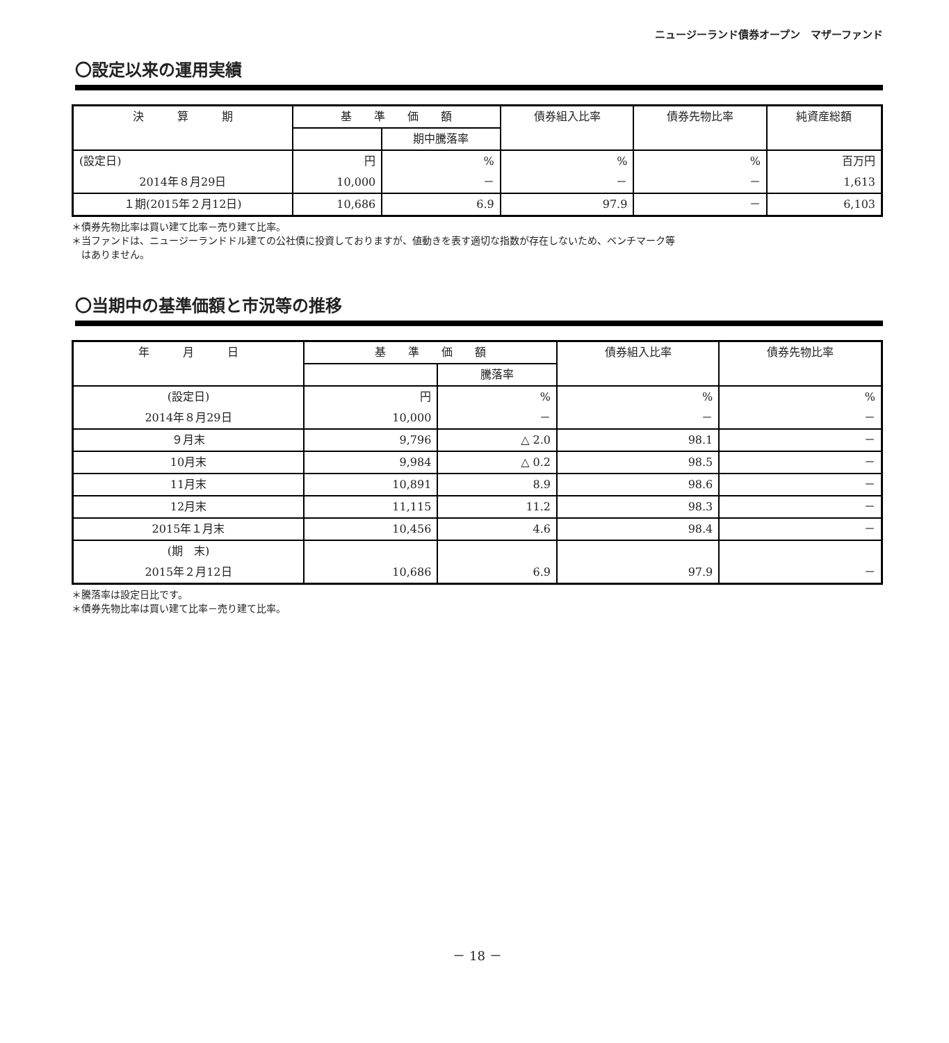ニュージーランド債券オープン　マザーファンド
〇設定以来の運用実績
| 決 算 期 | 基 準 価 額 | | 債券組入比率 | 債券先物比率 | 純資産総額 |
| --- | --- | --- | --- | --- | --- |
| | | 期中騰落率 | | | |
| (設定日) | 円 | % | % | % | 百万円 |
| 2014年８月29日 | 10,000 | － | － | － | 1,613 |
| １期(2015年２月12日) | 10,686 | 6.9 | 97.9 | － | 6,103 |
＊債券先物比率は買い建て比率－売り建て比率。
＊当ファンドは、ニュージーランドドル建ての公社債に投資しておりますが、値動きを表す適切な指数が存在しないため、ベンチマーク等
　はありません。
〇当期中の基準価額と市況等の推移
| 年 月 日 | 基 準 価 額 | | 債券組入比率 | 債券先物比率 |
| --- | --- | --- | --- | --- |
| | | 騰落率 | | |
| (設定日) | 円 | % | % | % |
| 2014年８月29日 | 10,000 | － | － | － |
| ９月末 | 9,796 | △ 2.0 | 98.1 | － |
| 10月末 | 9,984 | △ 0.2 | 98.5 | － |
| 11月末 | 10,891 | 8.9 | 98.6 | － |
| 12月末 | 11,115 | 11.2 | 98.3 | － |
| 2015年１月末 | 10,456 | 4.6 | 98.4 | － |
| (期 末) | | | | |
| 2015年２月12日 | 10,686 | 6.9 | 97.9 | － |
＊騰落率は設定日比です。
＊債券先物比率は買い建て比率－売り建て比率。
－ 18 －